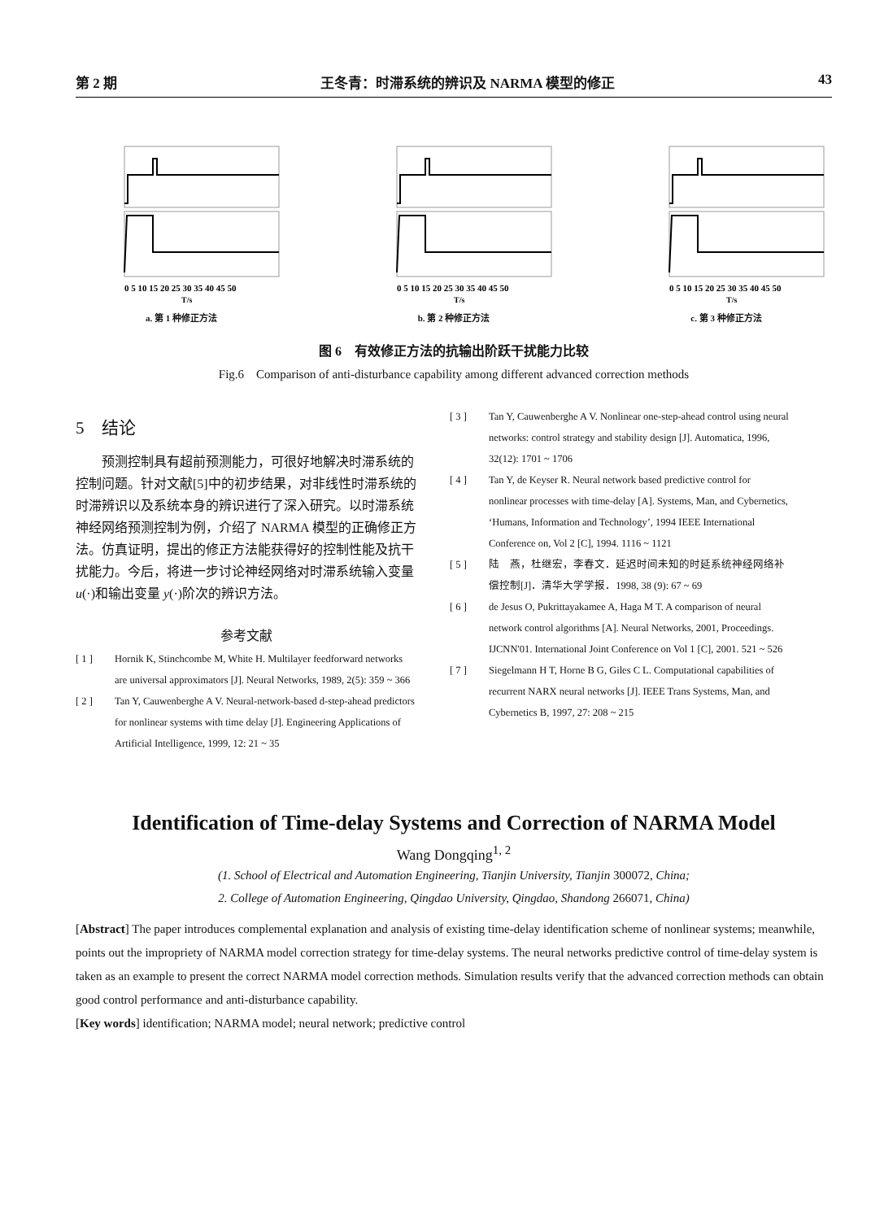第 2 期 王冬青：时滞系统的辨识及 NARMA 模型的修正 43
0 5 10 15 20 25 30 35 40 45 50
T/s
a. 第 1 种修正方法
0 5 10 15 20 25 30 35 40 45 50
T/s
b. 第 2 种修正方法
0 5 10 15 20 25 30 35 40 45 50
T/s
c. 第 3 种修正方法
图 6　有效修正方法的抗输出阶跃干扰能力比较
Fig.6　Comparison of anti-disturbance capability among different advanced correction methods
5　结论
预测控制具有超前预测能力，可很好地解决时滞系统的控制问题。针对文献[5]中的初步结果，对非线性时滞系统的时滞辨识以及系统本身的辨识进行了深入研究。以时滞系统神经网络预测控制为例，介绍了 NARMA 模型的正确修正方法。仿真证明，提出的修正方法能获得好的控制性能及抗干扰能力。今后，将进一步讨论神经网络对时滞系统输入变量 u(·)和输出变量 y(·)阶次的辨识方法。
参考文献
[ 1 ] Hornik K, Stinchcombe M, White H. Multilayer feedforward networks are universal approximators [J]. Neural Networks, 1989, 2(5): 359 ~ 366
[ 2 ] Tan Y, Cauwenberghe A V. Neural-network-based d-step-ahead predictors for nonlinear systems with time delay [J]. Engineering Applications of Artificial Intelligence, 1999, 12: 21 ~ 35
[ 3 ] Tan Y, Cauwenberghe A V. Nonlinear one-step-ahead control using neural networks: control strategy and stability design [J]. Automatica, 1996, 32(12): 1701 ~ 1706
[ 4 ] Tan Y, de Keyser R. Neural network based predictive control for nonlinear processes with time-delay [A]. Systems, Man, and Cybernetics, ‘Humans, Information and Technology’, 1994 IEEE International Conference on, Vol 2 [C], 1994. 1116 ~ 1121
[ 5 ] 陆　燕，杜继宏，李春文．延迟时间未知的时延系统神经网络补偿控制[J]．清华大学学报．1998, 38 (9): 67 ~ 69
[ 6 ] de Jesus O, Pukrittayakamee A, Haga M T. A comparison of neural network control algorithms [A]. Neural Networks, 2001, Proceedings. IJCNN'01. International Joint Conference on Vol 1 [C], 2001. 521 ~ 526
[ 7 ] Siegelmann H T, Horne B G, Giles C L. Computational capabilities of recurrent NARX neural networks [J]. IEEE Trans Systems, Man, and Cybernetics B, 1997, 27: 208 ~ 215
Identification of Time-delay Systems and Correction of NARMA Model
Wang Dongqing<sup>1, 2</sup>
(1. School of Electrical and Automation Engineering, Tianjin University, Tianjin 300072, China;
2. College of Automation Engineering, Qingdao University, Qingdao, Shandong 266071, China)
[Abstract] The paper introduces complemental explanation and analysis of existing time-delay identification scheme of nonlinear systems; meanwhile, points out the impropriety of NARMA model correction strategy for time-delay systems. The neural networks predictive control of time-delay system is taken as an example to present the correct NARMA model correction methods. Simulation results verify that the advanced correction methods can obtain good control performance and anti-disturbance capability.
[Key words] identification; NARMA model; neural network; predictive control